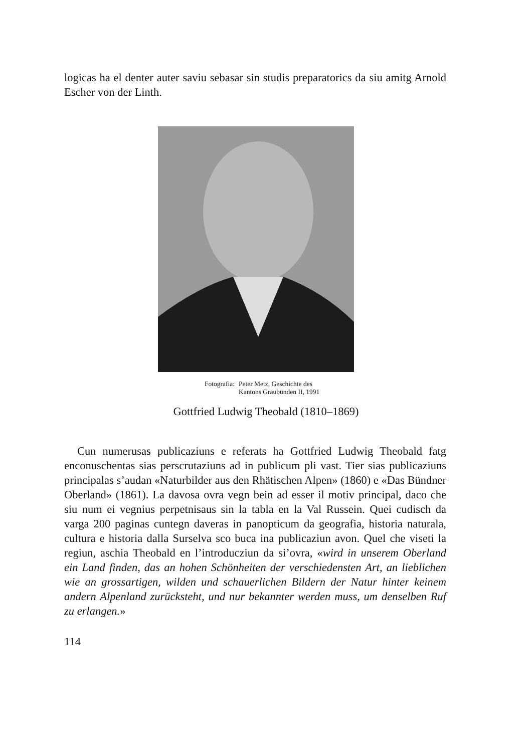logicas ha el denter auter saviu sebasar sin studis preparatorics da siu amitg Arnold Escher von der Linth.
Fotografia: Peter Metz, Geschichte des
Kantons Graubünden II, 1991
Gottfried Ludwig Theobald (1810–1869)
Cun numerusas publicaziuns e referats ha Gottfried Ludwig Theobald fatg enconuschentas sias perscrutaziuns ad in publicum pli vast. Tier sias publicaziuns principalas s’audan «Naturbilder aus den Rhätischen Alpen» (1860) e «Das Bündner Oberland» (1861). La davosa ovra vegn bein ad esser il motiv principal, daco che siu num ei vegnius perpetnisaus sin la tabla en la Val Russein. Quei cudisch da varga 200 paginas cuntegn daveras in panopticum da geografia, historia naturala, cultura e historia dalla Surselva sco buca ina publicaziun avon. Quel che viseti la regiun, aschia Theobald en l’introducziun da si’ovra, «wird in unserem Oberland ein Land finden, das an hohen Schönheiten der verschiedensten Art, an lieblichen wie an grossartigen, wilden und schauerlichen Bildern der Natur hinter keinem andern Alpenland zurücksteht, und nur bekannter werden muss, um denselben Ruf zu erlangen.»
114